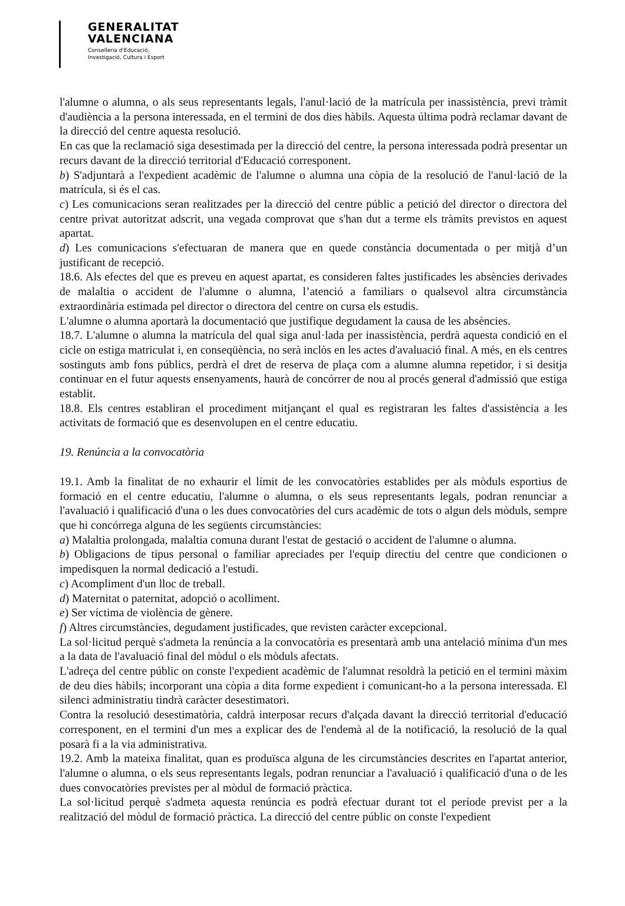GENERALITAT
VALENCIANA
Conselleria d'Educació,
Investigació, Cultura i Esport
l'alumne o alumna, o als seus representants legals, l'anul·lació de la matrícula per inassistència, previ tràmit d'audiència a la persona interessada, en el termini de dos dies hàbils. Aquesta última podrà reclamar davant de la direcció del centre aquesta resolució.
En cas que la reclamació siga desestimada per la direcció del centre, la persona interessada podrà presentar un recurs davant de la direcció territorial d'Educació corresponent.
b) S'adjuntarà a l'expedient acadèmic de l'alumne o alumna una còpia de la resolució de l'anul·lació de la matrícula, si és el cas.
c) Les comunicacions seran realitzades per la direcció del centre públic a petició del director o directora del centre privat autoritzat adscrit, una vegada comprovat que s'han dut a terme els tràmits previstos en aquest apartat.
d) Les comunicacions s'efectuaran de manera que en quede constància documentada o per mitjà d’un justificant de recepció.
18.6. Als efectes del que es preveu en aquest apartat, es consideren faltes justificades les absències derivades de malaltia o accident de l'alumne o alumna, l’atenció a familiars o qualsevol altra circumstància extraordinària estimada pel director o directora del centre on cursa els estudis.
L'alumne o alumna aportarà la documentació que justifique degudament la causa de les absències.
18.7. L'alumne o alumna la matrícula del qual siga anul·lada per inassistència, perdrà aquesta condició en el cicle on estiga matriculat i, en conseqüència, no serà inclòs en les actes d'avaluació final. A més, en els centres sostinguts amb fons públics, perdrà el dret de reserva de plaça com a alumne alumna repetidor, i si desitja continuar en el futur aquests ensenyaments, haurà de concórrer de nou al procés general d'admissió que estiga establit.
18.8. Els centres establiran el procediment mitjançant el qual es registraran les faltes d'assistència a les activitats de formació que es desenvolupen en el centre educatiu.
19. Renúncia a la convocatòria
19.1. Amb la finalitat de no exhaurir el límit de les convocatòries establides per als mòduls esportius de formació en el centre educatiu, l'alumne o alumna, o els seus representants legals, podran renunciar a l'avaluació i qualificació d'una o les dues convocatòries del curs acadèmic de tots o algun dels mòduls, sempre que hi concórrega alguna de les següents circumstàncies:
a) Malaltia prolongada, malaltia comuna durant l'estat de gestació o accident de l'alumne o alumna.
b) Obligacions de tipus personal o familiar apreciades per l'equip directiu del centre que condicionen o impedisquen la normal dedicació a l'estudi.
c) Acompliment d'un lloc de treball.
d) Maternitat o paternitat, adopció o acolliment.
e) Ser víctima de violència de gènere.
f) Altres circumstàncies, degudament justificades, que revisten caràcter excepcional.
La sol·licitud perquè s'admeta la renúncia a la convocatòria es presentarà amb una antelació mínima d'un mes a la data de l'avaluació final del mòdul o els mòduls afectats.
L'adreça del centre públic on conste l'expedient acadèmic de l'alumnat resoldrà la petició en el termini màxim de deu dies hàbils; incorporant una còpia a dita forme expedient i comunicant-ho a la persona interessada. El silenci administratiu tindrà caràcter desestimatori.
Contra la resolució desestimatòria, caldrà interposar recurs d'alçada davant la direcció territorial d'educació corresponent, en el termini d'un mes a explicar des de l'endemà al de la notificació, la resolució de la qual posarà fi a la via administrativa.
19.2. Amb la mateixa finalitat, quan es produïsca alguna de les circumstàncies descrites en l'apartat anterior, l'alumne o alumna, o els seus representants legals, podran renunciar a l'avaluació i qualificació d'una o de les dues convocatòries previstes per al mòdul de formació pràctica.
La sol·licitud perquè s'admeta aquesta renúncia es podrà efectuar durant tot el període previst per a la realització del mòdul de formació pràctica. La direcció del centre públic on conste l'expedient